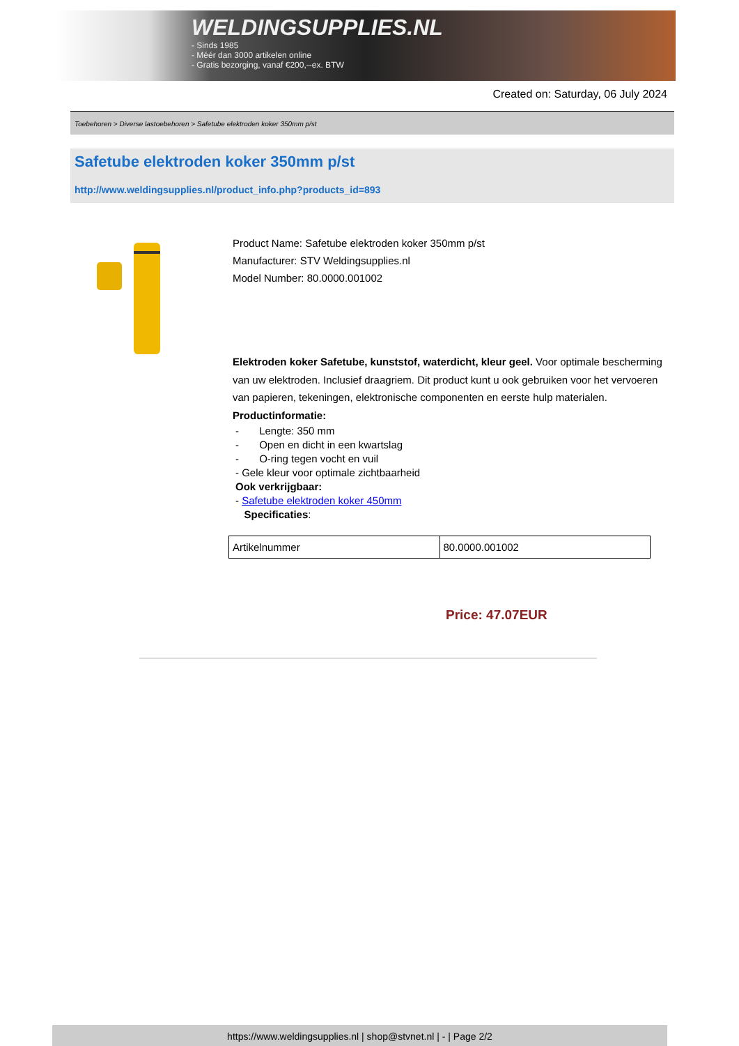WELDINGSUPPLIES.NL
- Sinds 1985
- Méér dan 3000 artikelen online
- Gratis bezorging, vanaf €200,--ex. BTW
Created on: Saturday, 06 July 2024
Toebehoren > Diverse lastoebehoren > Safetube elektroden koker 350mm p/st
Safetube elektroden koker 350mm p/st
http://www.weldingsupplies.nl/product_info.php?products_id=893
Product Name: Safetube elektroden koker 350mm p/st
Manufacturer: STV Weldingsupplies.nl
Model Number: 80.0000.001002
Elektroden koker Safetube, kunststof, waterdicht, kleur geel. Voor optimale bescherming van uw elektroden. Inclusief draagriem. Dit product kunt u ook gebruiken voor het vervoeren van papieren, tekeningen, elektronische componenten en eerste hulp materialen. Productinformatie:
- Lengte: 350 mm
- Open en dicht in een kwartslag
- O-ring tegen vocht en vuil
- Gele kleur voor optimale zichtbaarheid
Ook verkrijgbaar:
- Safetube elektroden koker 450mm
Specificaties:
| Artikelnummer | 80.0000.001002 |
Price: 47.07EUR
https://www.weldingsupplies.nl | shop@stvnet.nl | - | Page 2/2